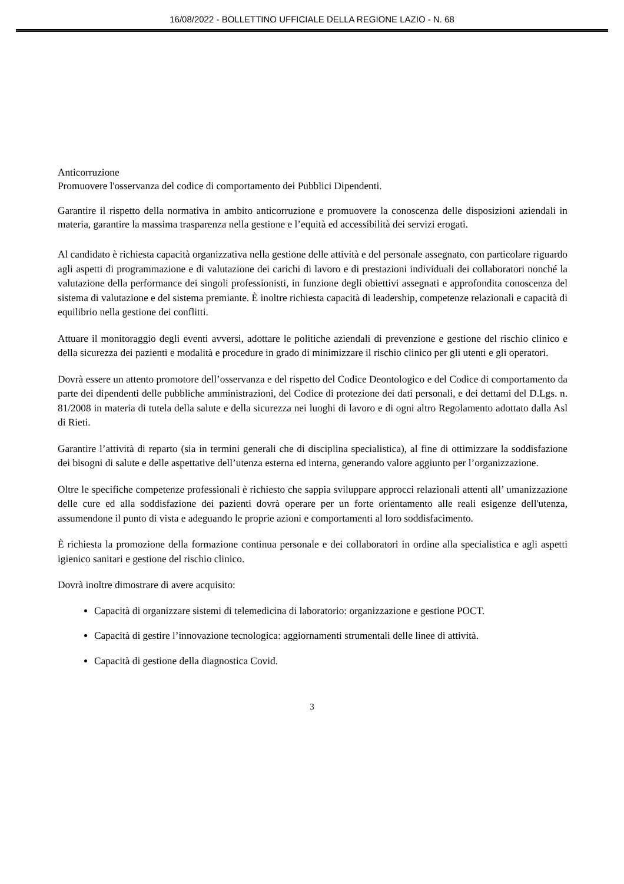16/08/2022 - BOLLETTINO UFFICIALE DELLA REGIONE LAZIO - N. 68
Anticorruzione
Promuovere l'osservanza del codice di comportamento dei Pubblici Dipendenti.
Garantire il rispetto della normativa in ambito anticorruzione e promuovere la conoscenza delle disposizioni aziendali in materia, garantire la massima trasparenza nella gestione e l’equità ed accessibilità dei servizi erogati.
Al candidato è richiesta capacità organizzativa nella gestione delle attività e del personale assegnato, con particolare riguardo agli aspetti di programmazione e di valutazione dei carichi di lavoro e di prestazioni individuali dei collaboratori nonché la valutazione della performance dei singoli professionisti, in funzione degli obiettivi assegnati e approfondita conoscenza del sistema di valutazione e del sistema premiante. È inoltre richiesta capacità di leadership, competenze relazionali e capacità di equilibrio nella gestione dei conflitti.
Attuare il monitoraggio degli eventi avversi, adottare le politiche aziendali di prevenzione e gestione del rischio clinico e della sicurezza dei pazienti e modalità e procedure in grado di minimizzare il rischio clinico per gli utenti e gli operatori.
Dovrà essere un attento promotore dell’osservanza e del rispetto del Codice Deontologico e del Codice di comportamento da parte dei dipendenti delle pubbliche amministrazioni, del Codice di protezione dei dati personali, e dei dettami del D.Lgs. n. 81/2008 in materia di tutela della salute e della sicurezza nei luoghi di lavoro e di ogni altro Regolamento adottato dalla Asl di Rieti.
Garantire l’attività di reparto (sia in termini generali che di disciplina specialistica), al fine di ottimizzare la soddisfazione dei bisogni di salute e delle aspettative dell’utenza esterna ed interna, generando valore aggiunto per l’organizzazione.
Oltre le specifiche competenze professionali è richiesto che sappia sviluppare approcci relazionali attenti all’ umanizzazione delle cure ed alla soddisfazione dei pazienti dovrà operare per un forte orientamento alle reali esigenze dell'utenza, assumendone il punto di vista e adeguando le proprie azioni e comportamenti al loro soddisfacimento.
È richiesta la promozione della formazione continua personale e dei collaboratori in ordine alla specialistica e agli aspetti igienico sanitari e gestione del rischio clinico.
Dovrà inoltre dimostrare di avere acquisito:
Capacità di organizzare sistemi di telemedicina di laboratorio: organizzazione e gestione POCT.
Capacità di gestire l’innovazione tecnologica: aggiornamenti strumentali delle linee di attività.
Capacità di gestione della diagnostica Covid.
3